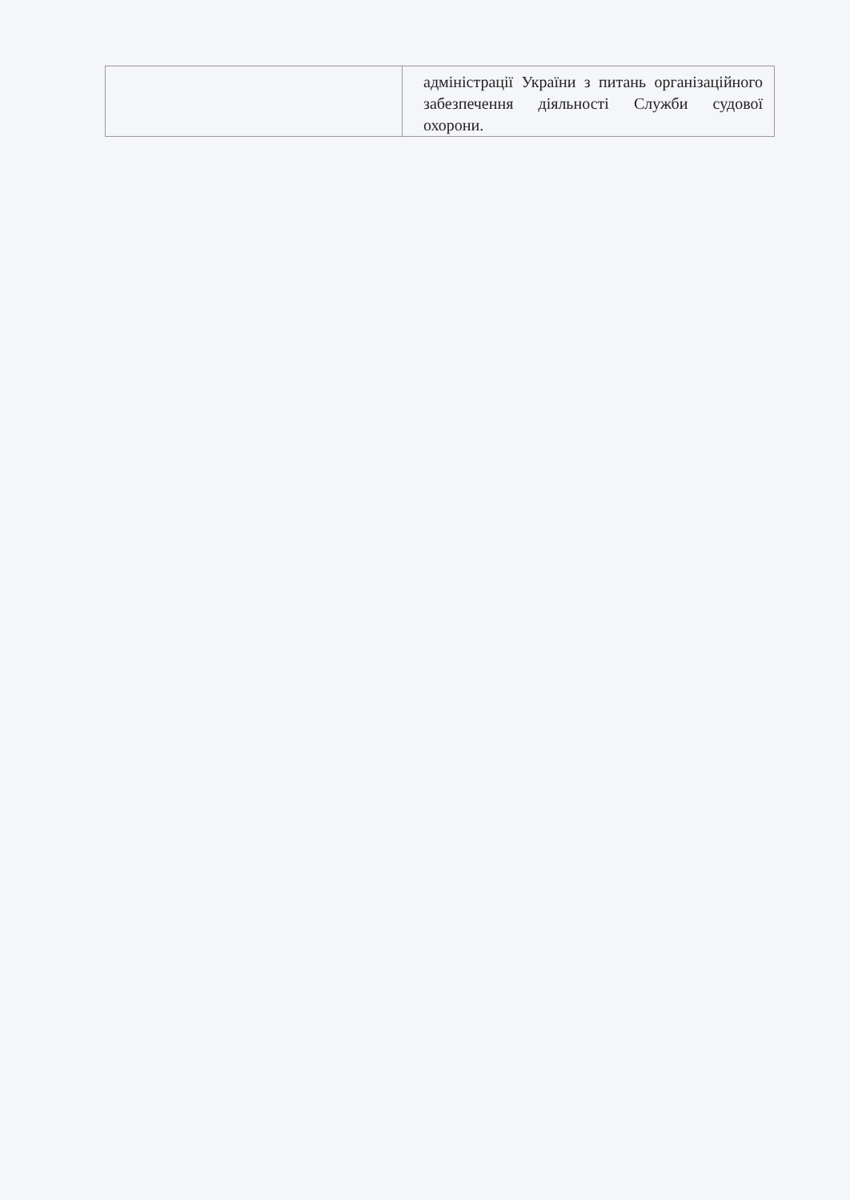| | адміністрації України з питань організаційного забезпечення діяльності Служби судової охорони. |